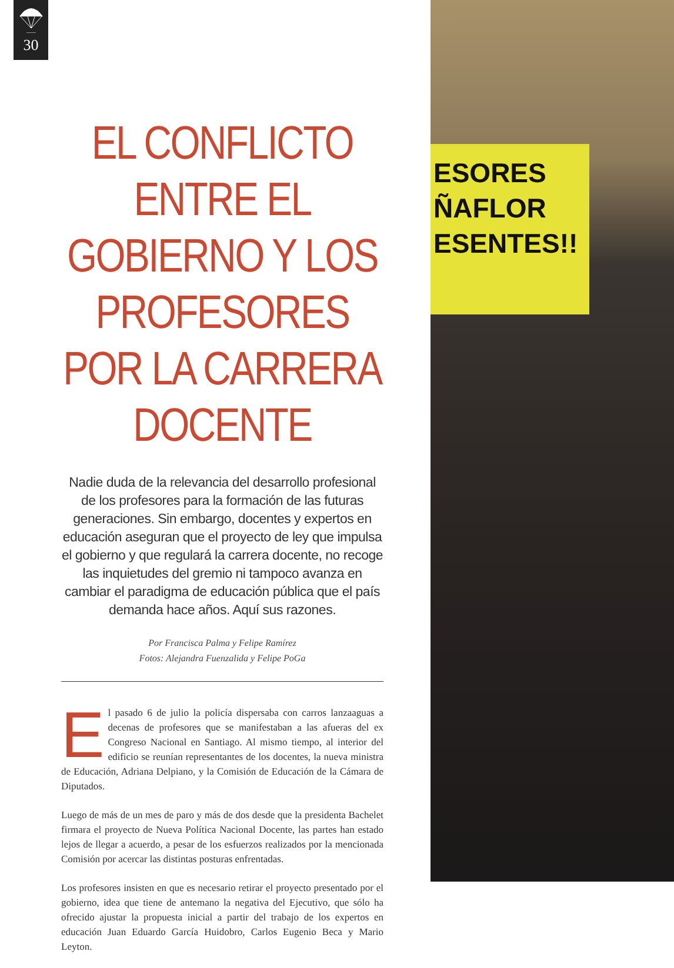30
ESORES
ÑAFLOR
ESENTES!!
EL CONFLICTO ENTRE EL GOBIERNO Y LOS PROFESORES POR LA CARRERA DOCENTE
Nadie duda de la relevancia del desarrollo profesional de los profesores para la formación de las futuras generaciones. Sin embargo, docentes y expertos en educación aseguran que el proyecto de ley que impulsa el gobierno y que regulará la carrera docente, no recoge las inquietudes del gremio ni tampoco avanza en cambiar el paradigma de educación pública que el país demanda hace años. Aquí sus razones.
Por Francisca Palma y Felipe Ramírez
Fotos: Alejandra Fuenzalida y Felipe PoGa
El pasado 6 de julio la policía dispersaba con carros lanzaaguas a decenas de profesores que se manifestaban a las afueras del ex Congreso Nacional en Santiago. Al mismo tiempo, al interior del edificio se reunían representantes de los docentes, la nueva ministra de Educación, Adriana Delpiano, y la Comisión de Educación de la Cámara de Diputados.
Luego de más de un mes de paro y más de dos desde que la presidenta Bachelet firmara el proyecto de Nueva Política Nacional Docente, las partes han estado lejos de llegar a acuerdo, a pesar de los esfuerzos realizados por la mencionada Comisión por acercar las distintas posturas enfrentadas.
Los profesores insisten en que es necesario retirar el proyecto presentado por el gobierno, idea que tiene de antemano la negativa del Ejecutivo, que sólo ha ofrecido ajustar la propuesta inicial a partir del trabajo de los expertos en educación Juan Eduardo García Huidobro, Carlos Eugenio Beca y Mario Leyton.